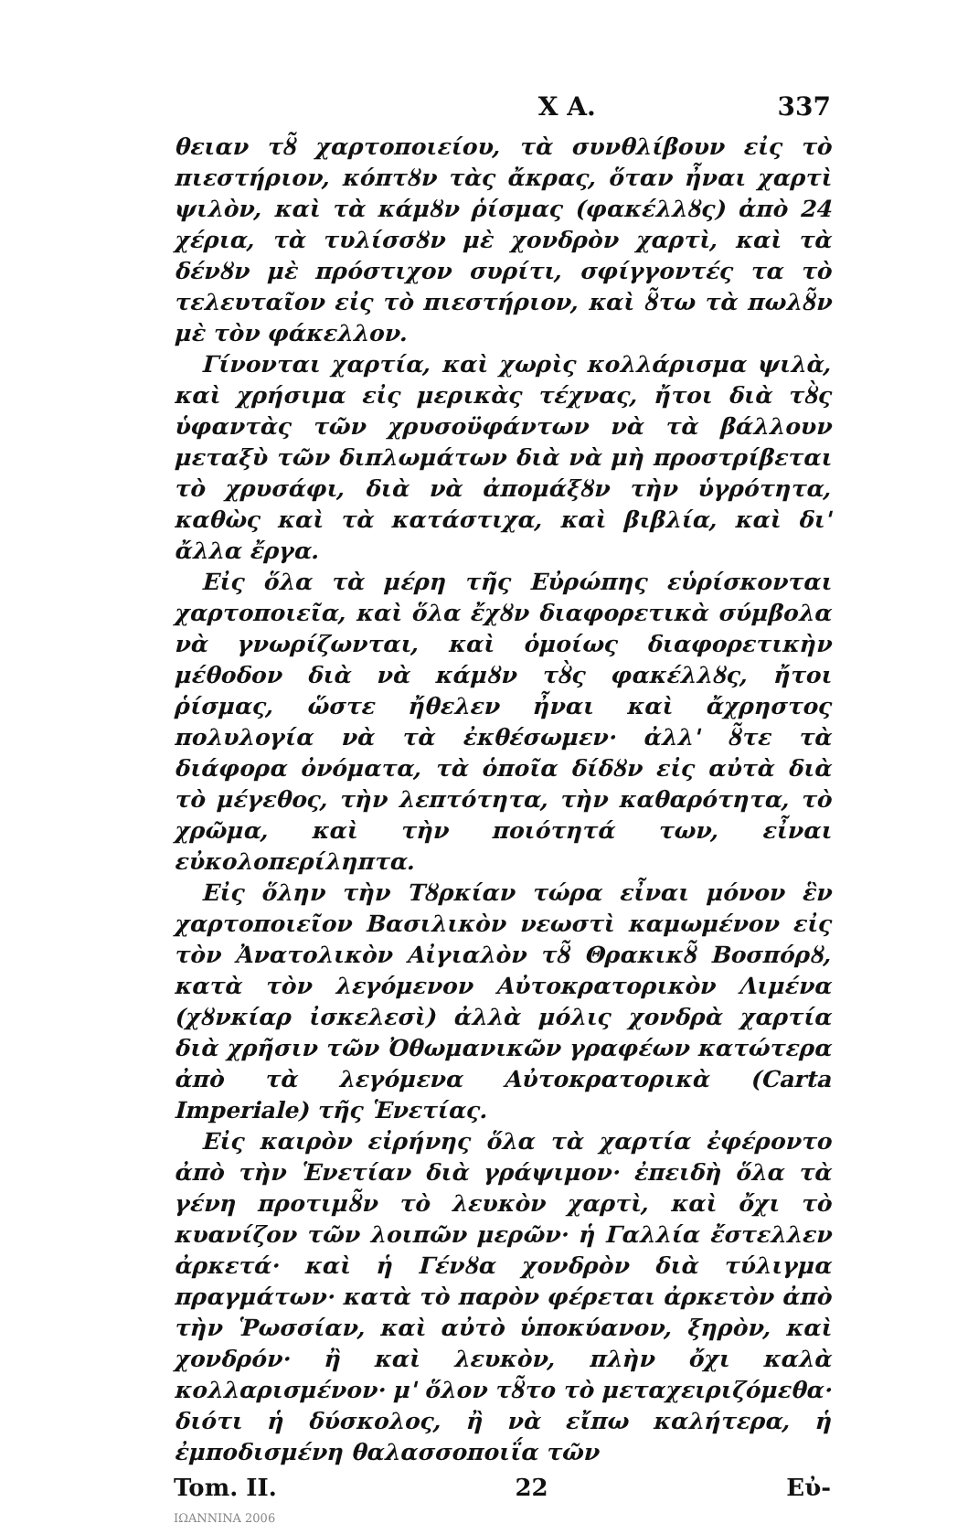Χ Α. 337
θειαν τȣ̃ χαρτοποιείου, τὰ συνθλίβουν εἰς τὸ πιεστήριον, κόπτȣν τὰς ἄκρας, ὅταν ἦναι χαρτὶ ψιλὸν, καὶ τὰ κάμȣν ῥίσμας (φακέλλȣς) ἀπὸ 24 χέρια, τὰ τυλίσσȣν μὲ χονδρὸν χαρτὶ, καὶ τὰ δένȣν μὲ πρόστιχον συρίτι, σφίγγοντές τα τὸ τελευταῖον εἰς τὸ πιεστήριον, καὶ ȣ̃τω τὰ πωλȣ̃ν μὲ τὸν φάκελλον.
Γίνονται χαρτία, καὶ χωρὶς κολλάρισμα ψιλὰ, καὶ χρήσιμα εἰς μερικὰς τέχνας, ἤτοι διὰ τȣ̀ς ὑφαντὰς τῶν χρυσοϋφάντων νὰ τὰ βάλλουν μεταξὺ τῶν διπλωμάτων διὰ νὰ μὴ προστρίβεται τὸ χρυσάφι, διὰ νὰ ἀπομάξȣν τὴν ὑγρότητα, καθὼς καὶ τὰ κατάστιχα, καὶ βιβλία, καὶ δι' ἄλλα ἔργα.
Εἰς ὅλα τὰ μέρη τῆς Εὐρώπης εὑρίσκονται χαρτοποιεῖα, καὶ ὅλα ἔχȣν διαφορετικὰ σύμβολα νὰ γνωρίζωνται, καὶ ὁμοίως διαφορετικὴν μέθοδον διὰ νὰ κάμȣν τȣ̀ς φακέλλȣς, ἤτοι ῥίσμας, ὥστε ἤθελεν ἦναι καὶ ἄχρηστος πολυλογία νὰ τὰ ἐκθέσωμεν· ἀλλ' ȣ̃τε τὰ διάφορα ὀνόματα, τὰ ὁποῖα δίδȣν εἰς αὐτὰ διὰ τὸ μέγεθος, τὴν λεπτότητα, τὴν καθαρότητα, τὸ χρῶμα, καὶ τὴν ποιότητά των, εἶναι εὐκολοπερίληπτα.
Εἰς ὅλην τὴν Τȣρκίαν τώρα εἶναι μόνον ἓν χαρτοποιεῖον Βασιλικὸν νεωστὶ καμωμένον εἰς τὸν Ἀνατολικὸν Αἰγιαλὸν τȣ̃ Θρακικȣ̃ Βοσπόρȣ, κατὰ τὸν λεγόμενον Αὐτοκρατορικὸν Λιμένα (χȣνκίαρ ἰσκελεσὶ) ἀλλὰ μόλις χονδρὰ χαρτία διὰ χρῆσιν τῶν Ὀθωμανικῶν γραφέων κατώτερα ἀπὸ τὰ λεγόμενα Αὐτοκρατορικὰ (Carta Imperiale) τῆς Ἑνετίας.
Εἰς καιρὸν εἰρήνης ὅλα τὰ χαρτία ἐφέροντο ἀπὸ τὴν Ἑνετίαν διὰ γράψιμον· ἐπειδὴ ὅλα τὰ γένη προτιμȣ̃ν τὸ λευκὸν χαρτὶ, καὶ ὄχι τὸ κυανίζον τῶν λοιπῶν μερῶν· ἡ Γαλλία ἔστελλεν ἀρκετά· καὶ ἡ Γένȣα χονδρὸν διὰ τύλιγμα πραγμάτων· κατὰ τὸ παρὸν φέρεται ἀρκετὸν ἀπὸ τὴν Ῥωσσίαν, καὶ αὐτὸ ὑποκύανον, ξηρὸν, καὶ χονδρόν· ἢ καὶ λευκὸν, πλὴν ὄχι καλὰ κολλαρισμένον· μ' ὅλον τȣ̃το τὸ μεταχειριζόμεθα· διότι ἡ δύσκολος, ἢ νὰ εἴπω καλήτερα, ἡ ἐμποδισμένη θαλασσοποιΐα τῶν
Tom. II. 22 Εὐ-
ΙΩΑΝΝΙΝΑ 2006